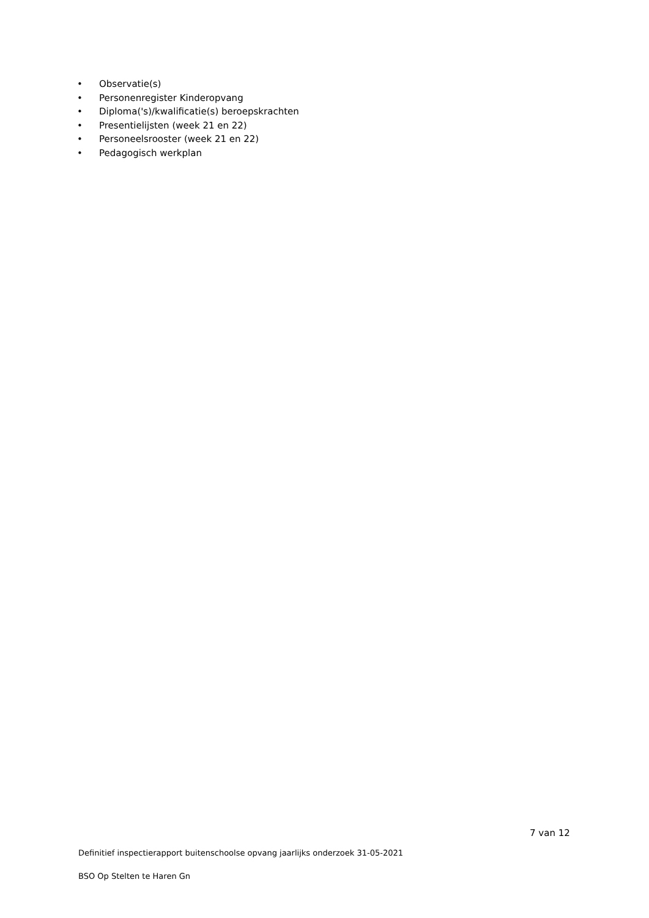• Observatie(s)
• Personenregister Kinderopvang
• Diploma('s)/kwalificatie(s) beroepskrachten
• Presentielijsten (week 21 en 22)
• Personeelsrooster (week 21 en 22)
• Pedagogisch werkplan
7 van 12
Definitief inspectierapport buitenschoolse opvang jaarlijks onderzoek 31-05-2021
BSO Op Stelten te Haren Gn